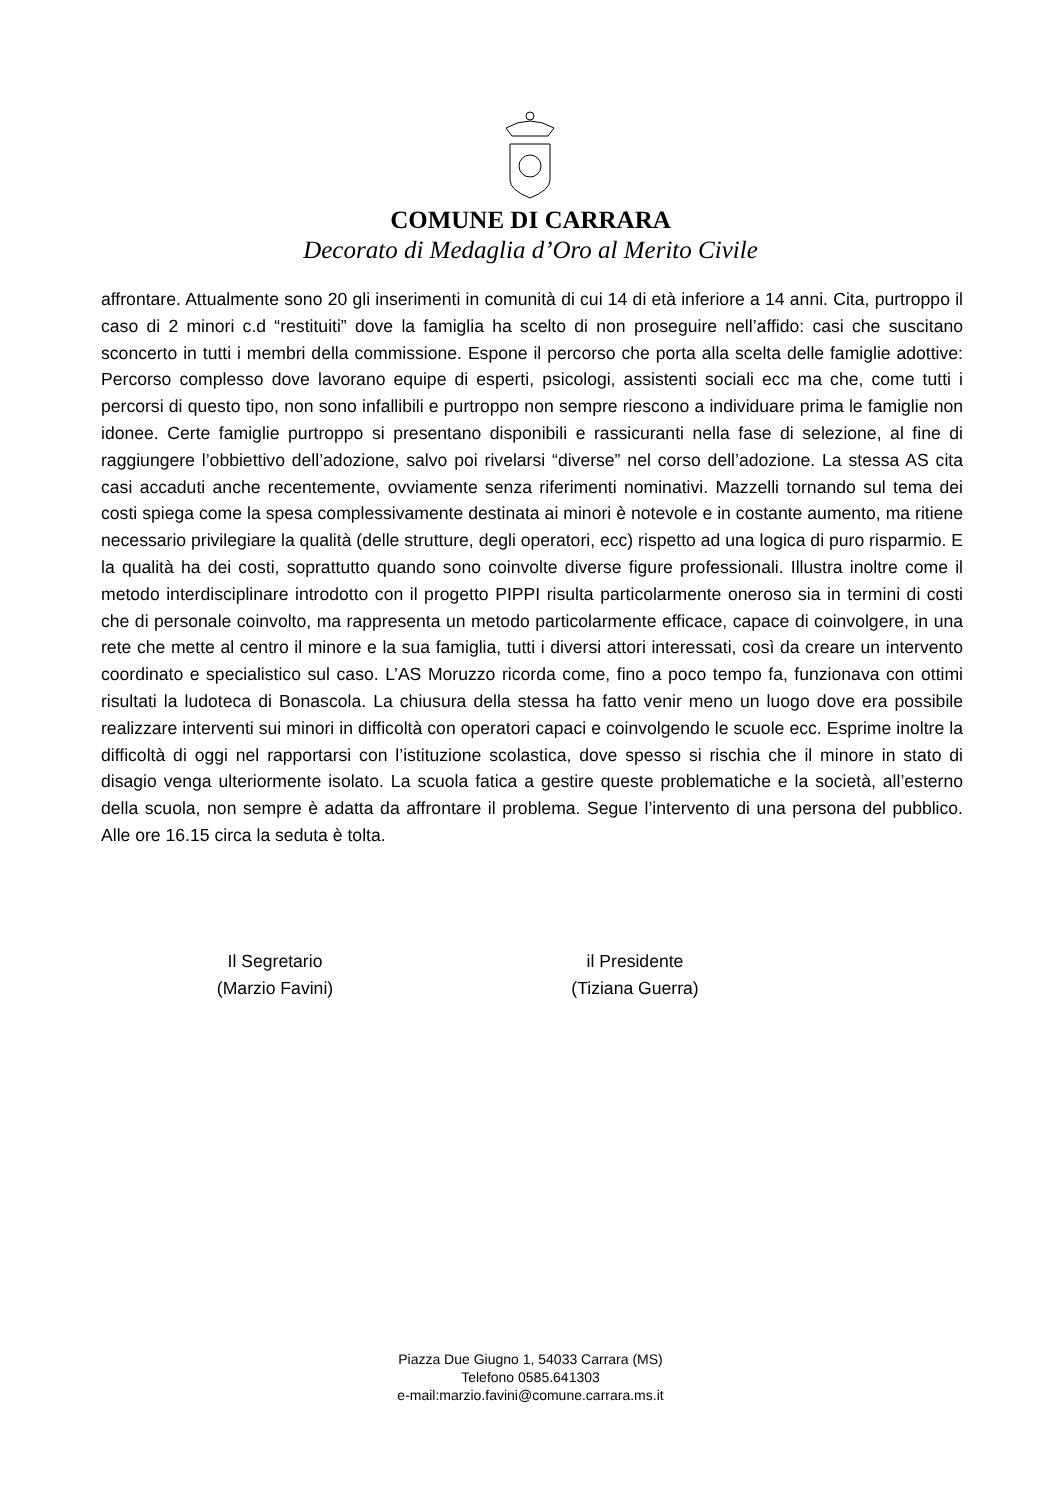COMUNE DI CARRARA
Decorato di Medaglia d’Oro al Merito Civile
affrontare. Attualmente sono 20 gli inserimenti in comunità di cui 14 di età inferiore a 14 anni. Cita, purtroppo il caso di 2 minori c.d “restituiti” dove la famiglia ha scelto di non proseguire nell’affido: casi che suscitano sconcerto in tutti i membri della commissione. Espone il percorso che porta alla scelta delle famiglie adottive: Percorso complesso dove lavorano equipe di esperti, psicologi, assistenti sociali ecc ma che, come tutti i percorsi di questo tipo, non sono infallibili e purtroppo non sempre riescono a individuare prima le famiglie non idonee. Certe famiglie purtroppo si presentano disponibili e rassicuranti nella fase di selezione, al fine di raggiungere l’obbiettivo dell’adozione, salvo poi rivelarsi “diverse” nel corso dell’adozione. La stessa AS cita casi accaduti anche recentemente, ovviamente senza riferimenti nominativi. Mazzelli tornando sul tema dei costi spiega come la spesa complessivamente destinata ai minori è notevole e in costante aumento, ma ritiene necessario privilegiare la qualità (delle strutture, degli operatori, ecc) rispetto ad una logica di puro risparmio. E la qualità ha dei costi, soprattutto quando sono coinvolte diverse figure professionali. Illustra inoltre come il metodo interdisciplinare introdotto con il progetto PIPPI risulta particolarmente oneroso sia in termini di costi che di personale coinvolto, ma rappresenta un metodo particolarmente efficace, capace di coinvolgere, in una rete che mette al centro il minore e la sua famiglia, tutti i diversi attori interessati, così da creare un intervento coordinato e specialistico sul caso. L’AS Moruzzo ricorda come, fino a poco tempo fa, funzionava con ottimi risultati la ludoteca di Bonascola. La chiusura della stessa ha fatto venir meno un luogo dove era possibile realizzare interventi sui minori in difficoltà con operatori capaci e coinvolgendo le scuole ecc. Esprime inoltre la difficoltà di oggi nel rapportarsi con l’istituzione scolastica, dove spesso si rischia che il minore in stato di disagio venga ulteriormente isolato. La scuola fatica a gestire queste problematiche e la società, all’esterno della scuola, non sempre è adatta da affrontare il problema. Segue l’intervento di una persona del pubblico. Alle ore 16.15 circa la seduta è tolta.
Il Segretario
(Marzio Favini)
il Presidente
(Tiziana Guerra)
Piazza Due Giugno 1, 54033 Carrara (MS)
Telefono 0585.641303
e-mail:marzio.favini@comune.carrara.ms.it